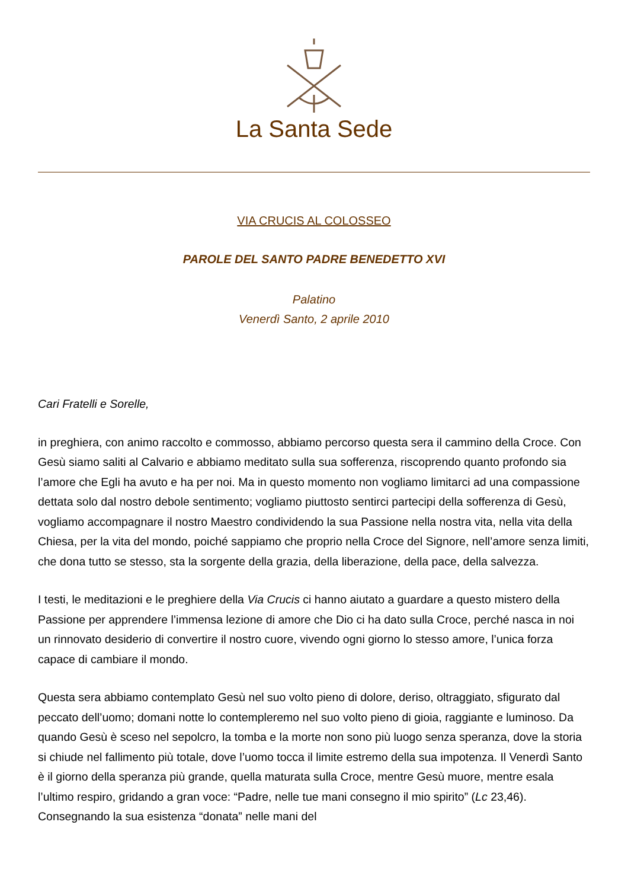La Santa Sede
VIA CRUCIS AL COLOSSEO
PAROLE DEL SANTO PADRE BENEDETTO XVI
Palatino
Venerdì Santo, 2 aprile 2010
Cari Fratelli e Sorelle,
in preghiera, con animo raccolto e commosso, abbiamo percorso questa sera il cammino della Croce. Con Gesù siamo saliti al Calvario e abbiamo meditato sulla sua sofferenza, riscoprendo quanto profondo sia l’amore che Egli ha avuto e ha per noi. Ma in questo momento non vogliamo limitarci ad una compassione dettata solo dal nostro debole sentimento; vogliamo piuttosto sentirci partecipi della sofferenza di Gesù, vogliamo accompagnare il nostro Maestro condividendo la sua Passione nella nostra vita, nella vita della Chiesa, per la vita del mondo, poiché sappiamo che proprio nella Croce del Signore, nell’amore senza limiti, che dona tutto se stesso, sta la sorgente della grazia, della liberazione, della pace, della salvezza.
I testi, le meditazioni e le preghiere della Via Crucis ci hanno aiutato a guardare a questo mistero della Passione per apprendere l’immensa lezione di amore che Dio ci ha dato sulla Croce, perché nasca in noi un rinnovato desiderio di convertire il nostro cuore, vivendo ogni giorno lo stesso amore, l’unica forza capace di cambiare il mondo.
Questa sera abbiamo contemplato Gesù nel suo volto pieno di dolore, deriso, oltraggiato, sfigurato dal peccato dell’uomo; domani notte lo contempleremo nel suo volto pieno di gioia, raggiante e luminoso. Da quando Gesù è sceso nel sepolcro, la tomba e la morte non sono più luogo senza speranza, dove la storia si chiude nel fallimento più totale, dove l’uomo tocca il limite estremo della sua impotenza. Il Venerdì Santo è il giorno della speranza più grande, quella maturata sulla Croce, mentre Gesù muore, mentre esala l’ultimo respiro, gridando a gran voce: “Padre, nelle tue mani consegno il mio spirito” (Lc 23,46). Consegnando la sua esistenza “donata” nelle mani del